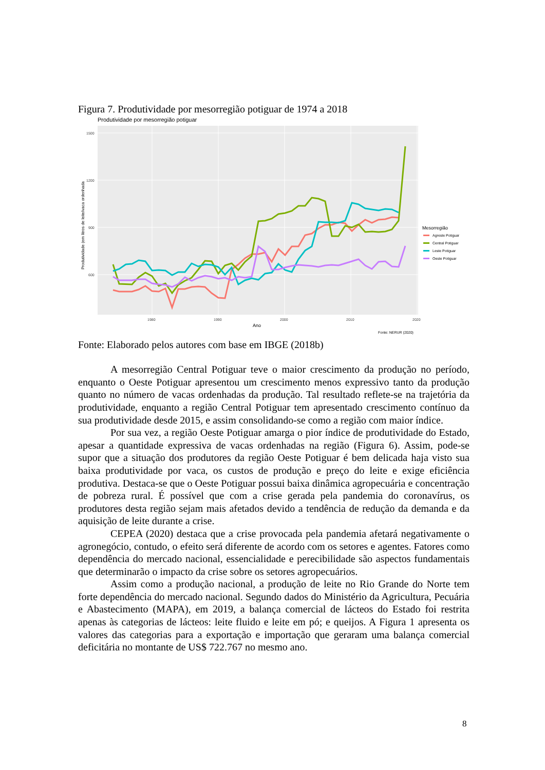Figura 7. Produtividade por mesorregião potiguar de 1974 a 2018
Produtividade por mesorregião potiguar
1500
1200
900
600
1980
1990
2000
2010
2020
Ano
Produtividade (em litros de leite/vaca ordenhada
Mesorregião
Agreste Potiguar
Central Potiguar
Leste Potiguar
Oeste Potiguar
Fonte: NERUR (2020)
Fonte: Elaborado pelos autores com base em IBGE (2018b)
A mesorregião Central Potiguar teve o maior crescimento da produção no período, enquanto o Oeste Potiguar apresentou um crescimento menos expressivo tanto da produção quanto no número de vacas ordenhadas da produção. Tal resultado reflete-se na trajetória da produtividade, enquanto a região Central Potiguar tem apresentado crescimento contínuo da sua produtividade desde 2015, e assim consolidando-se como a região com maior índice.
Por sua vez, a região Oeste Potiguar amarga o pior índice de produtividade do Estado, apesar a quantidade expressiva de vacas ordenhadas na região (Figura 6). Assim, pode-se supor que a situação dos produtores da região Oeste Potiguar é bem delicada haja visto sua baixa produtividade por vaca, os custos de produção e preço do leite e exige eficiência produtiva. Destaca-se que o Oeste Potiguar possui baixa dinâmica agropecuária e concentração de pobreza rural. É possível que com a crise gerada pela pandemia do coronavírus, os produtores desta região sejam mais afetados devido a tendência de redução da demanda e da aquisição de leite durante a crise.
CEPEA (2020) destaca que a crise provocada pela pandemia afetará negativamente o agronegócio, contudo, o efeito será diferente de acordo com os setores e agentes. Fatores como dependência do mercado nacional, essencialidade e perecibilidade são aspectos fundamentais que determinarão o impacto da crise sobre os setores agropecuários.
Assim como a produção nacional, a produção de leite no Rio Grande do Norte tem forte dependência do mercado nacional. Segundo dados do Ministério da Agricultura, Pecuária e Abastecimento (MAPA), em 2019, a balança comercial de lácteos do Estado foi restrita apenas às categorias de lácteos: leite fluido e leite em pó; e queijos. A Figura 1 apresenta os valores das categorias para a exportação e importação que geraram uma balança comercial deficitária no montante de US$ 722.767 no mesmo ano.
8